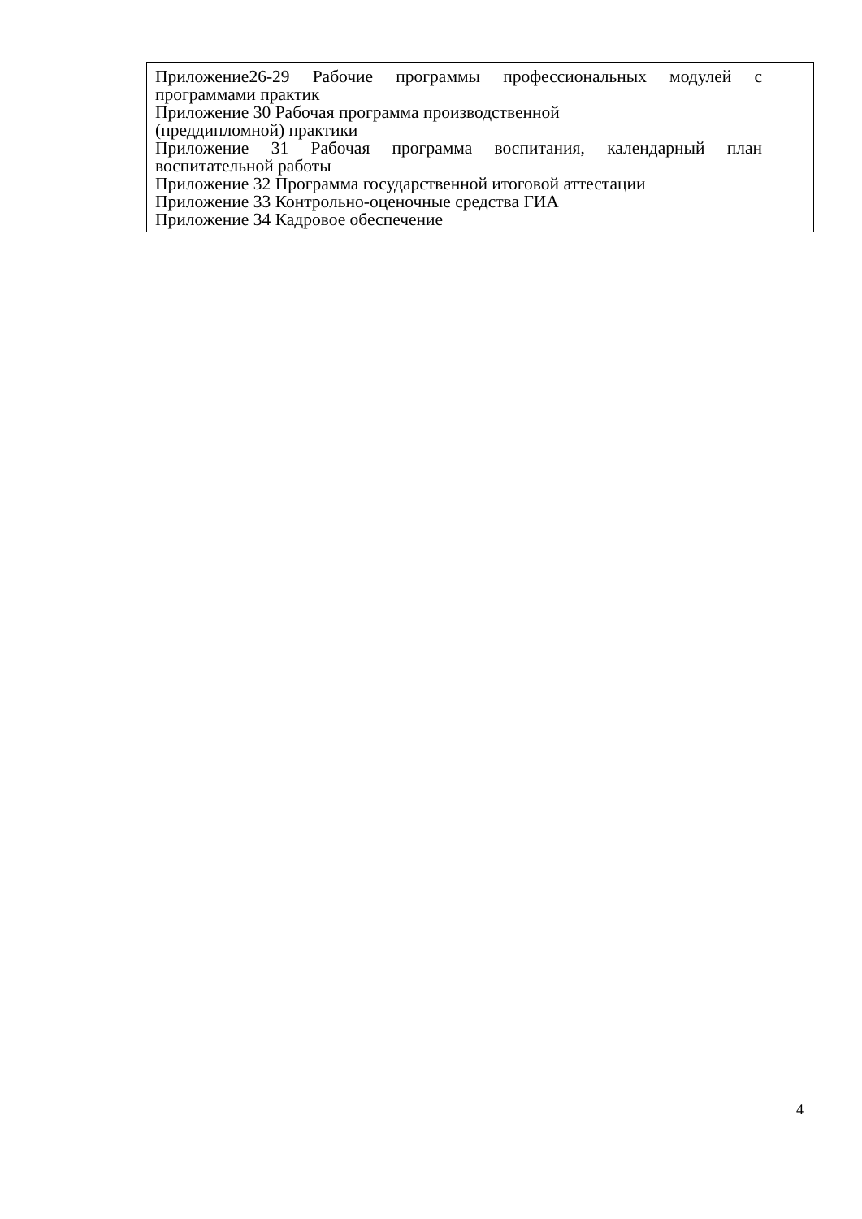| Приложение26-29 Рабочие программы профессиональных модулей с программами практик Приложение 30 Рабочая программа производственной (преддипломной) практики Приложение 31 Рабочая программа воспитания, календарный план воспитательной работы Приложение 32 Программа государственной итоговой аттестации Приложение 33 Контрольно-оценочные средства ГИА Приложение 34 Кадровое обеспечение | |
4